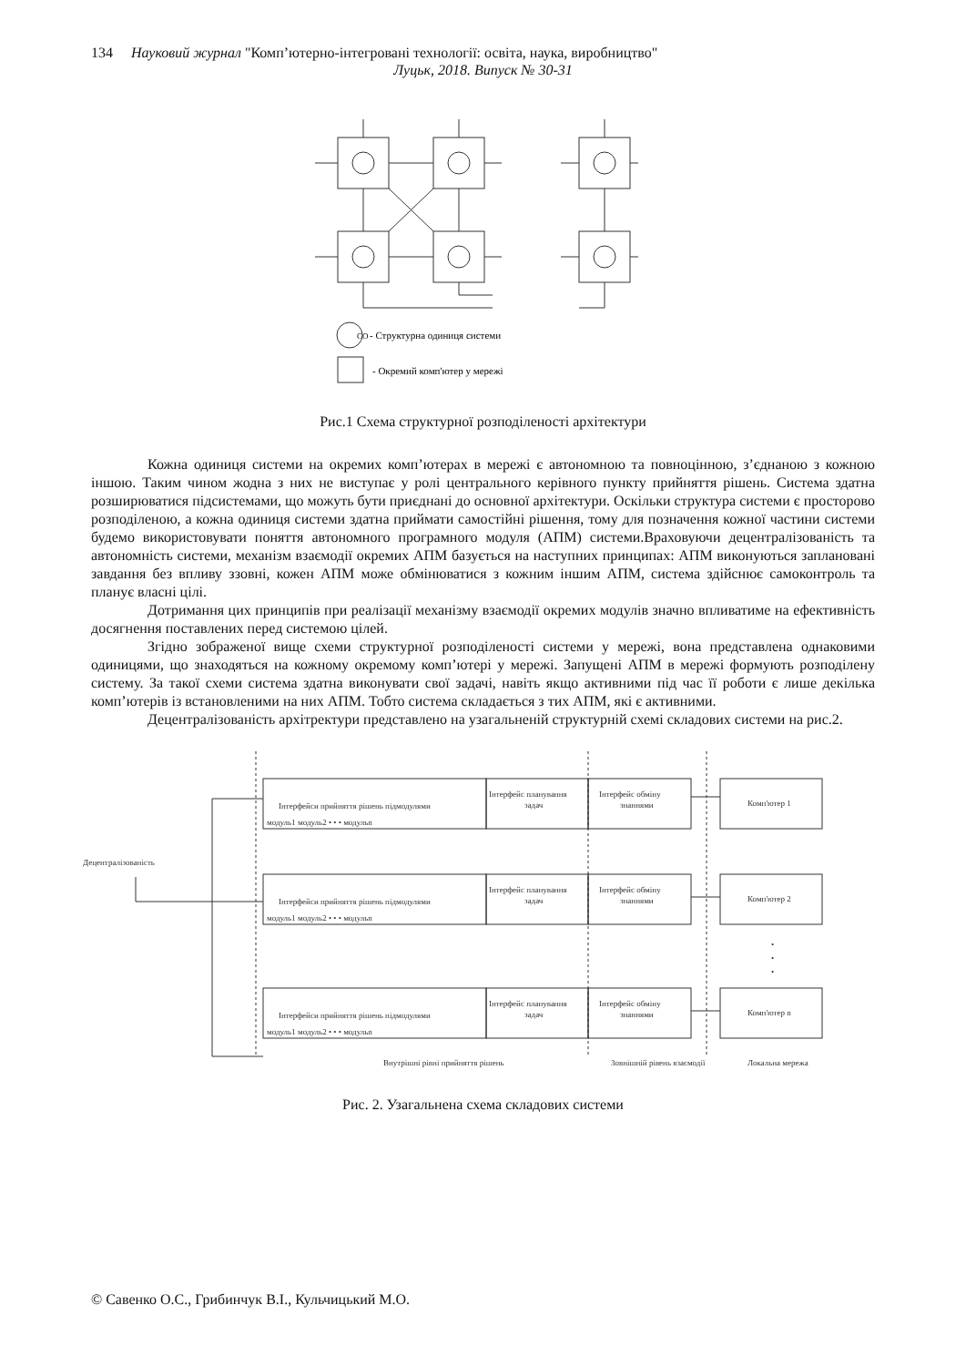134 Науковий журнал "Комп’ютерно-інтегровані технології: освіта, наука, виробництво"
Луцьк, 2018. Випуск № 30-31
CO
- Структурна одиниця системи
- Окремий комп'ютер у мережі
Рис.1 Схема структурної розподіленості архітектури
Кожна одиниця системи на окремих комп’ютерах в мережі є автономною та повноцінною, з’єднаною з кожною іншою. Таким чином жодна з них не виступає у ролі центрального керівного пункту прийняття рішень. Система здатна розширюватися підсистемами, що можуть бути приєднані до основної архітектури. Оскільки структура системи є просторово розподіленою, а кожна одиниця системи здатна приймати самостійні рішення, тому для позначення кожної частини системи будемо використовувати поняття автономного програмного модуля (АПМ) системи.Враховуючи децентралізованість та автономність системи, механізм взаємодії окремих АПМ базується на наступних принципах: АПМ виконуються заплановані завдання без впливу ззовні, кожен АПМ може обмінюватися з кожним іншим АПМ, система здійснює самоконтроль та планує власні цілі.
Дотримання цих принципів при реалізації механізму взаємодії окремих модулів значно впливатиме на ефективність досягнення поставлених перед системою цілей.
Згідно зображеної вище схеми структурної розподіленості системи у мережі, вона представлена однаковими одиницями, що знаходяться на кожному окремому комп’ютері у мережі. Запущені АПМ в мережі формують розподілену систему. За такої схеми система здатна виконувати свої задачі, навіть якщо активними під час її роботи є лише декілька комп’ютерів із встановленими на них АПМ. Тобто система складається з тих АПМ, які є активними.
Децентралізованість архітректури представлено на узагальненій структурній схемі складових системи на рис.2.
Децентралізованість
Інтерфейси прийняття рішень підмодулями
модуль1 модуль2 • • • модульn
Інтерфейс планування
задач
Інтерфейс обміну
знаннями
Комп'ютер 1
Інтерфейси прийняття рішень підмодулями
модуль1 модуль2 • • • модульn
Інтерфейс планування
задач
Інтерфейс обміну
знаннями
Комп'ютер 2
•
•
•
Інтерфейси прийняття рішень підмодулями
модуль1 модуль2 • • • модульn
Інтерфейс планування
задач
Інтерфейс обміну
знаннями
Комп'ютер n
Внутрішні рівні прийняття рішень
Зовнішній рівень взаємодії
Локальна мережа
Рис. 2. Узагальнена схема складових системи
© Савенко О.С., Грибинчук В.І., Кульчицький М.О.